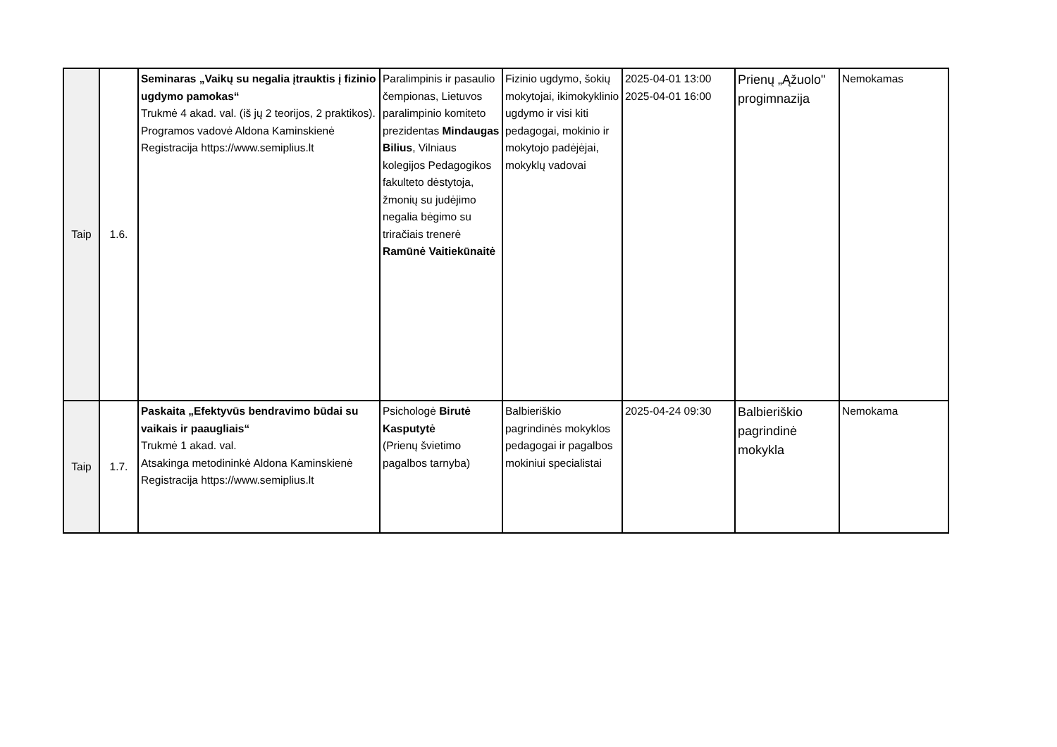| Taip | 1.6. | Seminaras „Vaikų su negalia įtrauktis į fizinio ugdymo pamokas“ Trukmė 4 akad. val. (iš jų 2 teorijos, 2 praktikos). Programos vadovė Aldona Kaminskienė Registracija https://www.semiplius.lt | Paralimpinis ir pasaulio čempionas, Lietuvos paralimpinio komiteto prezidentas Mindaugas Bilius , Vilniaus kolegijos Pedagogikos fakulteto dėstytoja, žmonių su judėjimo negalia bėgimo su triračiais trenerė Ramūnė Vaitiekūnaitė | Fizinio ugdymo, šokių mokytojai, ikimokyklinio ugdymo ir visi kiti pedagogai, mokinio ir mokytojo padėjėjai, mokyklų vadovai | 2025-04-01 13:00 2025-04-01 16:00 | Prienų „Ąžuolo" progimnazija | Nemokamas |
| Taip | 1.7. | Paskaita „Efektyvūs bendravimo būdai su vaikais ir paaugliais“ Trukmė 1 akad. val. Atsakinga metodininkė Aldona Kaminskienė Registracija https://www.semiplius.lt | Psichologė Birutė Kasputytė (Prienų švietimo pagalbos tarnyba) | Balbieriškio pagrindinės mokyklos pedagogai ir pagalbos mokiniui specialistai | 2025-04-24 09:30 | Balbieriškio pagrindinė mokykla | Nemokama |